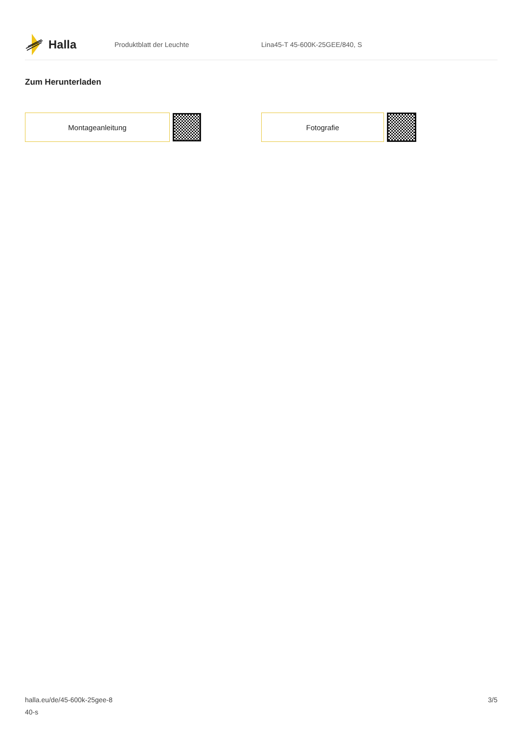Halla
Produktblatt der Leuchte Lina45-T 45-600K-25GEE/840, S
Zum Herunterladen
Montageanleitung Fotografie
halla.eu/de/45-600k-25gee-8
40-s
3/5